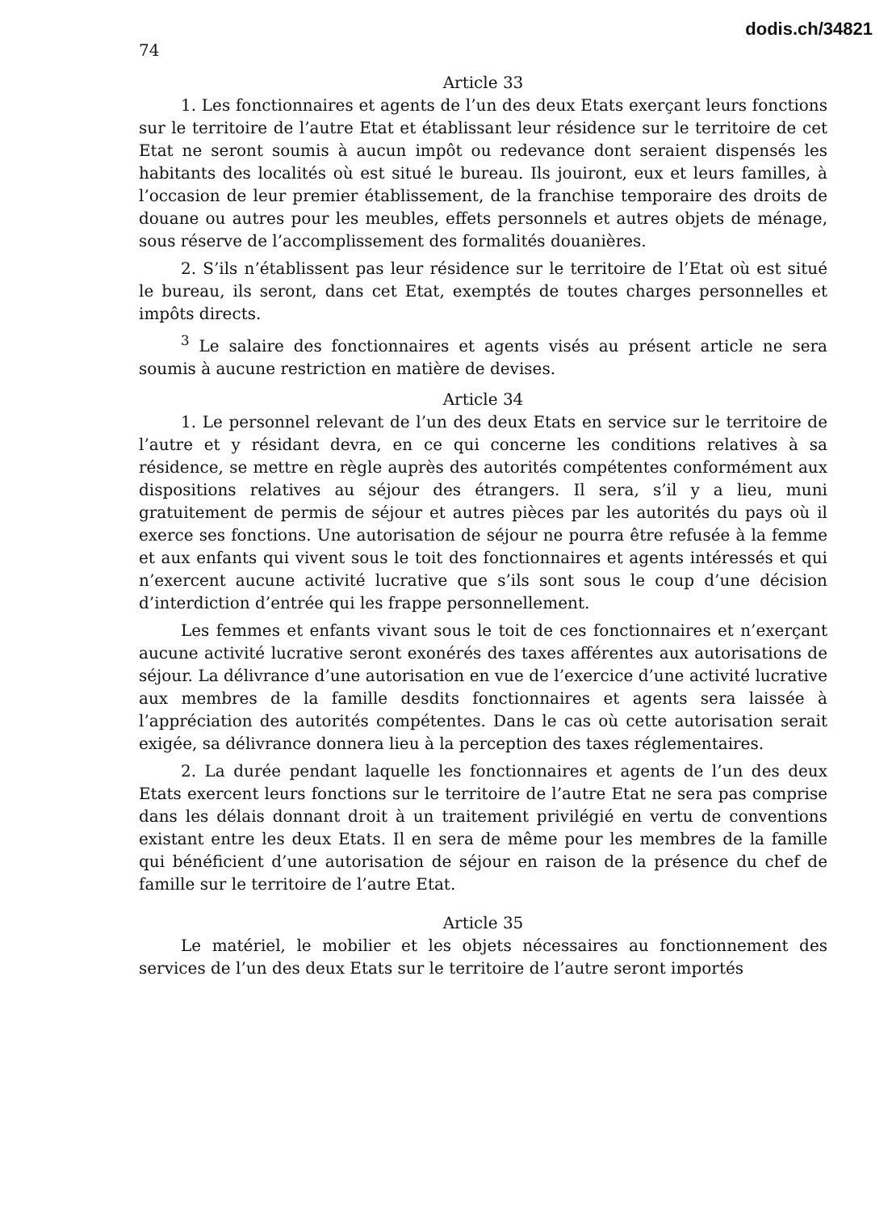dodis.ch/34821
74
Article 33
1. Les fonctionnaires et agents de l’un des deux Etats exerçant leurs fonctions sur le territoire de l’autre Etat et établissant leur résidence sur le territoire de cet Etat ne seront soumis à aucun impôt ou redevance dont seraient dispensés les habitants des localités où est situé le bureau. Ils jouiront, eux et leurs familles, à l’occasion de leur premier établissement, de la franchise temporaire des droits de douane ou autres pour les meubles, effets personnels et autres objets de ménage, sous réserve de l’accomplissement des formalités douanières.
2. S’ils n’établissent pas leur résidence sur le territoire de l’Etat où est situé le bureau, ils seront, dans cet Etat, exemptés de toutes charges personnelles et impôts directs.
<sup>3</sup> Le salaire des fonctionnaires et agents visés au présent article ne sera soumis à aucune restriction en matière de devises.
Article 34
1. Le personnel relevant de l’un des deux Etats en service sur le territoire de l’autre et y résidant devra, en ce qui concerne les conditions relatives à sa résidence, se mettre en règle auprès des autorités compétentes conformément aux dispositions relatives au séjour des étrangers. Il sera, s’il y a lieu, muni gratuitement de permis de séjour et autres pièces par les autorités du pays où il exerce ses fonctions. Une autorisation de séjour ne pourra être refusée à la femme et aux enfants qui vivent sous le toit des fonctionnaires et agents intéressés et qui n’exercent aucune activité lucrative que s’ils sont sous le coup d’une décision d’interdiction d’entrée qui les frappe personnellement.
Les femmes et enfants vivant sous le toit de ces fonctionnaires et n’exerçant aucune activité lucrative seront exonérés des taxes afférentes aux autorisations de séjour. La délivrance d’une autorisation en vue de l’exercice d’une activité lucrative aux membres de la famille desdits fonctionnaires et agents sera laissée à l’appréciation des autorités compétentes. Dans le cas où cette autorisation serait exigée, sa délivrance donnera lieu à la perception des taxes réglementaires.
2. La durée pendant laquelle les fonctionnaires et agents de l’un des deux Etats exercent leurs fonctions sur le territoire de l’autre Etat ne sera pas comprise dans les délais donnant droit à un traitement privilégié en vertu de conventions existant entre les deux Etats. Il en sera de même pour les membres de la famille qui bénéficient d’une autorisation de séjour en raison de la présence du chef de famille sur le territoire de l’autre Etat.
Article 35
Le matériel, le mobilier et les objets nécessaires au fonctionnement des services de l’un des deux Etats sur le territoire de l’autre seront importés